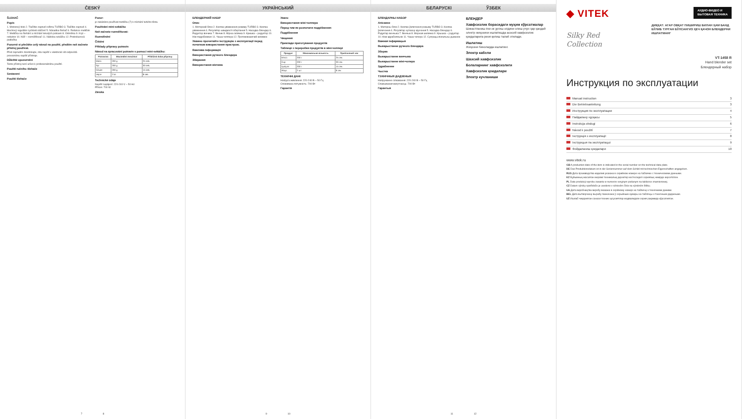ČESKÝ
ŠLEHAČ
Popis
1. Motorový blok 2. Tlačítko zapnutí režimu TURBO 3. Tlačítko zapnutí 4. Mechový regulátor rychlosti otáčení 5. Násadka-šlehač 6. Redukce metliček 7. Metlička na šlehání a míchání tekutých potravin 8. Odměrka 9. Kryt – reduktor 10. Nůž – rozmělňovač 11. Nádoba sekáčku 12. Protiskluzová podložka
Pozorně si přečtěte celý návod na použití, předtím než začnete přístroj používat.
Před zapnutím zkontrolujte, zda napětí v elektrické síti odpovídá provoznímu napětí přístroje.
Důležité upozornění
Tento přístroj není určen k profesionálnímu použití.
Použití ručního šlehače
Sestavení
Použití šlehače
Pozor:
je zakázáno používat metličku (7) k míchání tuhého těsta.
Používání mini-sekáčku
Než začnete rozmělňovat:
Rozmělnění
Čištění
Příklady přípravy potravin
Návod na zpracování potravin s pomocí mini-sekáčku:
| Potravina | Maximální množství | Přibližná doba přípravy |
| --- | --- | --- |
| Maso | 200 g | 25 sek. |
| Sýr | 200 g | 30 sek. |
| Cibule | 200 g | 15 sek. |
| Vejce | 2 ks | 8 sek. |
Technické údaje
Napětí napájení: 220-240 V ~ 50 Hz
Příkon: 700 W
Záruka
7 8
УКРАЇНСЬКИЙ
БЛЕНДЕРНИЙ НАБІР
Опис
1. Моторний блок 2. Кнопка увімкнення режиму TURBO 3. Кнопка увімкнення 4. Регулятор швидкості обертання 5. Насадка-блендер 6. Редуктор вінчика 7. Вінчик 8. Мірна склянка 9. Кришка – редуктор 10. Ніж-подрібнювач 11. Чаша чоппера 12. Протиковзаючий килимок
Уважно прочитайте інструкцію з експлуатації перед початком використання пристрою.
Важлива інформація
Використання ручного блендера
Збирання
Використання вінчика
Увага:
Використання міні-чоппера
Перед тим як розпочати подрібнення:
Подрібнення
Чищення
Приклади приготування продуктів
Таблиця з переробки продуктів в міні-чоппері
| Продукт | Максимальна кількість | Приблизний час |
| --- | --- | --- |
| М'ясо | 200 г | 25 сек |
| Сир | 200 г | 30 сек |
| Цибуля | 200 г | 15 сек |
| Яйця | 2 шт | 8 сек |
ТЕХНІЧНІ ДАНІ
Напруга живлення: 220-240 В ~ 50 Гц
Споживана потужність: 700 Вт
Гарантія
9 10
БЕЛАРУСКІ ЎЗБЕК
БЛЕНДАРНЫ НАБОР
Апісанне
1. Маторны блок 2. Кнопка ўключэння рэжыму TURBO 3. Кнопка ўключэння 4. Рэгулятар хуткасці кручэння 5. Насадка-блендар 6. Рэдуктар венчыка 7. Венчык 8. Мерная шклянка 9. Крышка – рэдуктар 10. Нож-здрабняльнік 11. Чаша чопера 12. Супрацьслізгальны дыванок
Важная інфармацыя
Выкарыстанне ручнога блендара
Зборка
Выкарыстанне венчыка
Выкарыстанне міні-чопера
Здрабненне
Чыстка
ТЭХНІЧНЫЯ ДАДЗЕНЫЯ
Напружанне сілкавання: 220-240 В ~ 50 Гц
Спажываная магутнасць: 700 Вт
Гарантыя
БЛЕНДЕР
Хавфсизлик борасидаги муҳим кўрсатмалар
Шикастланиш ёки ок ургиш олдини олиш учун ҳар қандай электр жиҳозини ишлатишда асосий хавфсизлик қоидаларига риоя қилиш талаб этилади.
Ишлатиш
Жиҳозни биноларда ишлатинг.
Электр кабели
Шахсий хавфсизлик
Болаларнинг хавфсизлиги
Хавфсизлик қоидалари
Электр кучланиши
11 12
◆ VITEK
АУДИО-ВИДЕО И
БЫТОВАЯ ТЕХНИКА
Silky Red
Collection
ДИҚҚАТ: АГАР ОВҚАТ ПИШИРИШ БИЛАН ҲАМ БАНД БЎЛИБ ТУРГАН БЎЛСАНГИЗ ҲЕЧ ҚАЧОН БЛЕНДЕРНИ ИШЛАТМАНГ
VT-1458 R
Hand blender set
Блендерный набор
Инструкция по эксплуатации
Manual instruction 3
Die Betriebsanleitung 3
Инструкция по эксплуатации 4
Пайдалану нұсқасы 5
Instrukcja obsługi 6
Návod k použití 7
Інструкція з експлуатації 8
Інструкцыя па эксплуатацыі 9
Фойдаланиш қоидалари 10
www.vitek.ru
GB A production date of the item is indicated in the serial number on the technical data plate.
DE Das Produktionsdatum ist in der Seriennummer auf dem Schild mit technischen Eigenschaften angegeben.
RUS Дата производства изделия указана в серийном номере на табличке с техническими данными.
KZ Бұйымның жасалған мерзімі техникалық деректер кестесіндегі сериялық нөмірде көрсетілген.
PL Data produkcji wyrobu zawarta w numerze seryjnym podanym na tabliczce znamionowej.
CZ Datum výroby spotřebiče je uvedeno v sériovém čísle na výrobním štítku.
UA Дата виробництва виробу вказана в серійному номері на табличці з технічними даними.
BEL Дата вытворчасці вырабу пазначана ў серыйным нумары на таблічцы з тэхнічнымі дадзенымі.
UZ Ишлаб чиқарилган санаси техник хусусиятлар жадвалидаги серия рақамида кўрсатилган.